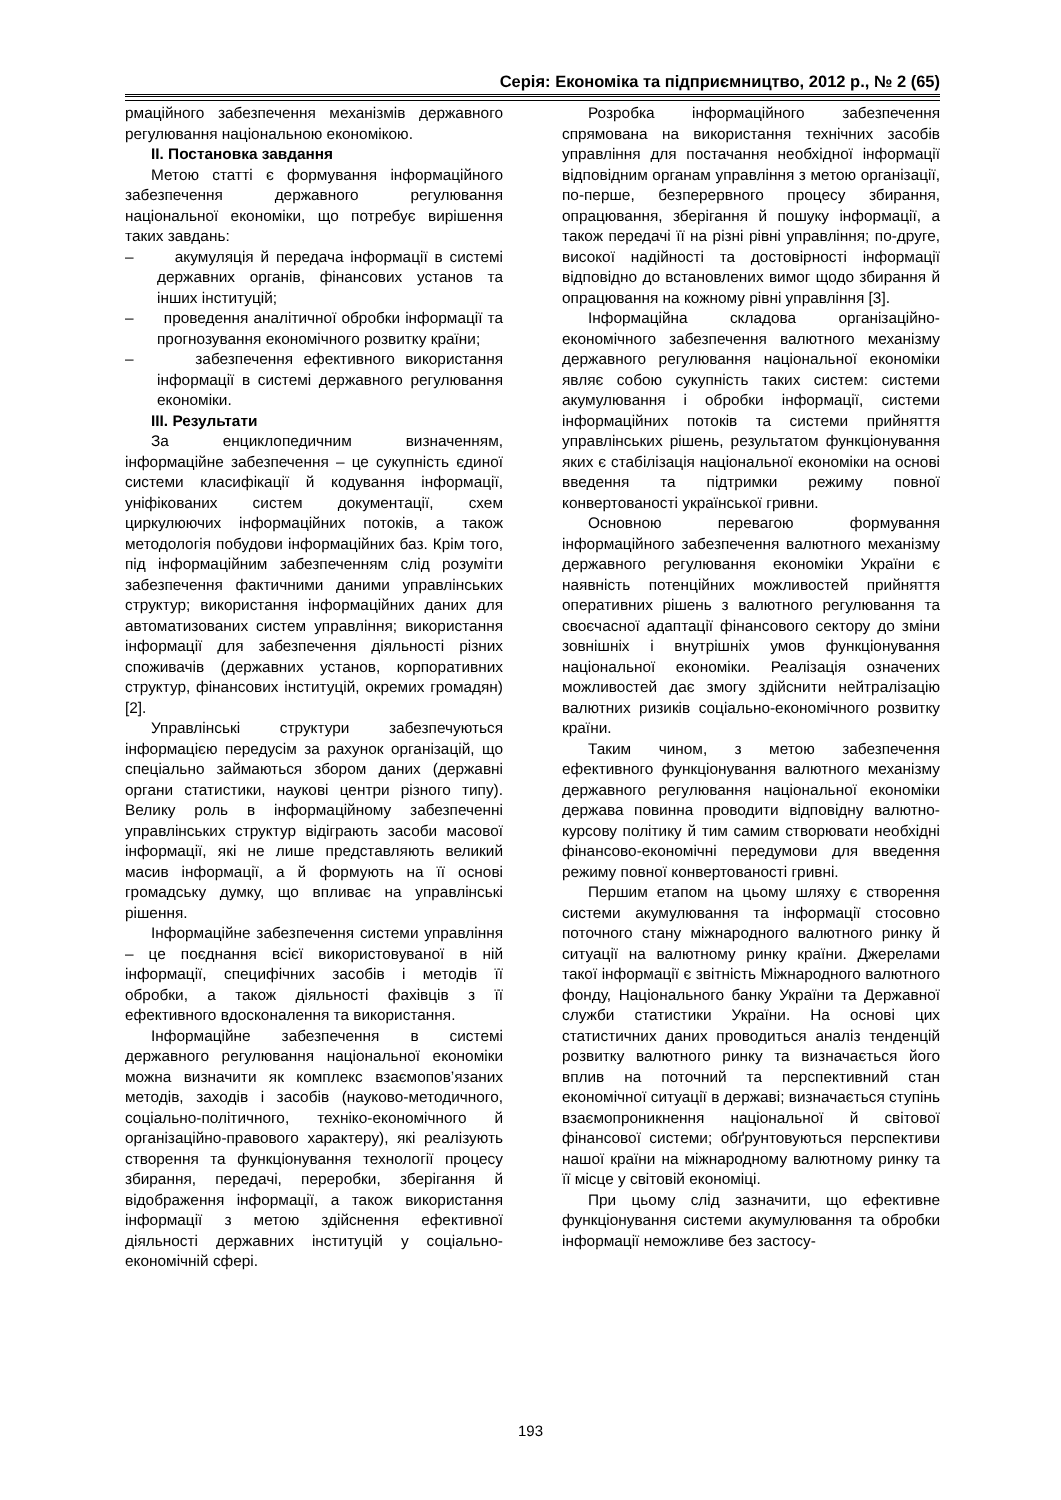Серія: Економіка та підприємництво, 2012 р., № 2 (65)
рмаційного забезпечення механізмів державного регулювання національною економікою.
II. Постановка завдання
Метою статті є формування інформаційного забезпечення державного регулювання національної економіки, що потребує вирішення таких завдань:
– акумуляція й передача інформації в системі державних органів, фінансових установ та інших інституцій;
– проведення аналітичної обробки інформації та прогнозування економічного розвитку країни;
– забезпечення ефективного використання інформації в системі державного регулювання економіки.
III. Результати
За енциклопедичним визначенням, інформаційне забезпечення – це сукупність єдиної системи класифікації й кодування інформації, уніфікованих систем документації, схем циркулюючих інформаційних потоків, а також методологія побудови інформаційних баз. Крім того, під інформаційним забезпеченням слід розуміти забезпечення фактичними даними управлінських структур; використання інформаційних даних для автоматизованих систем управління; використання інформації для забезпечення діяльності різних споживачів (державних установ, корпоративних структур, фінансових інституцій, окремих громадян) [2].
Управлінські структури забезпечуються інформацією передусім за рахунок організацій, що спеціально займаються збором даних (державні органи статистики, наукові центри різного типу). Велику роль в інформаційному забезпеченні управлінських структур відіграють засоби масової інформації, які не лише представляють великий масив інформації, а й формують на її основі громадську думку, що впливає на управлінські рішення.
Інформаційне забезпечення системи управління – це поєднання всієї використовуваної в ній інформації, специфічних засобів і методів її обробки, а також діяльності фахівців з її ефективного вдосконалення та використання.
Інформаційне забезпечення в системі державного регулювання національної економіки можна визначити як комплекс взаємопов’язаних методів, заходів і засобів (науково-методичного, соціально-політичного, техніко-економічного й організаційно-правового характеру), які реалізують створення та функціонування технології процесу збирання, передачі, переробки, зберігання й відображення інформації, а також використання інформації з метою здійснення ефективної діяльності державних інституцій у соціально-економічній сфері.
Розробка інформаційного забезпечення спрямована на використання технічних засобів управління для постачання необхідної інформації відповідним органам управління з метою організації, по-перше, безперервного процесу збирання, опрацювання, зберігання й пошуку інформації, а також передачі її на різні рівні управління; по-друге, високої надійності та достовірності інформації відповідно до встановлених вимог щодо збирання й опрацювання на кожному рівні управління [3].
Інформаційна складова організаційно-економічного забезпечення валютного механізму державного регулювання національної економіки являє собою сукупність таких систем: системи акумулювання і обробки інформації, системи інформаційних потоків та системи прийняття управлінських рішень, результатом функціонування яких є стабілізація національної економіки на основі введення та підтримки режиму повної конвертованості української гривни.
Основною перевагою формування інформаційного забезпечення валютного механізму державного регулювання економіки України є наявність потенційних можливостей прийняття оперативних рішень з валютного регулювання та своєчасної адаптації фінансового сектору до зміни зовнішніх і внутрішніх умов функціонування національної економіки. Реалізація означених можливостей дає змогу здійснити нейтралізацію валютних ризиків соціально-економічного розвитку країни.
Таким чином, з метою забезпечення ефективного функціонування валютного механізму державного регулювання національної економіки держава повинна проводити відповідну валютно-курсову політику й тим самим створювати необхідні фінансово-економічні передумови для введення режиму повної конвертованості гривні.
Першим етапом на цьому шляху є створення системи акумулювання та інформації стосовно поточного стану міжнародного валютного ринку й ситуації на валютному ринку країни. Джерелами такої інформації є звітність Міжнародного валютного фонду, Національного банку України та Державної служби статистики України. На основі цих статистичних даних проводиться аналіз тенденцій розвитку валютного ринку та визначається його вплив на поточний та перспективний стан економічної ситуації в державі; визначається ступінь взаємопроникнення національної й світової фінансової системи; обґрунтовуються перспективи нашої країни на міжнародному валютному ринку та її місце у світовій економіці.
При цьому слід зазначити, що ефективне функціонування системи акумулювання та обробки інформації неможливе без застосу-
193